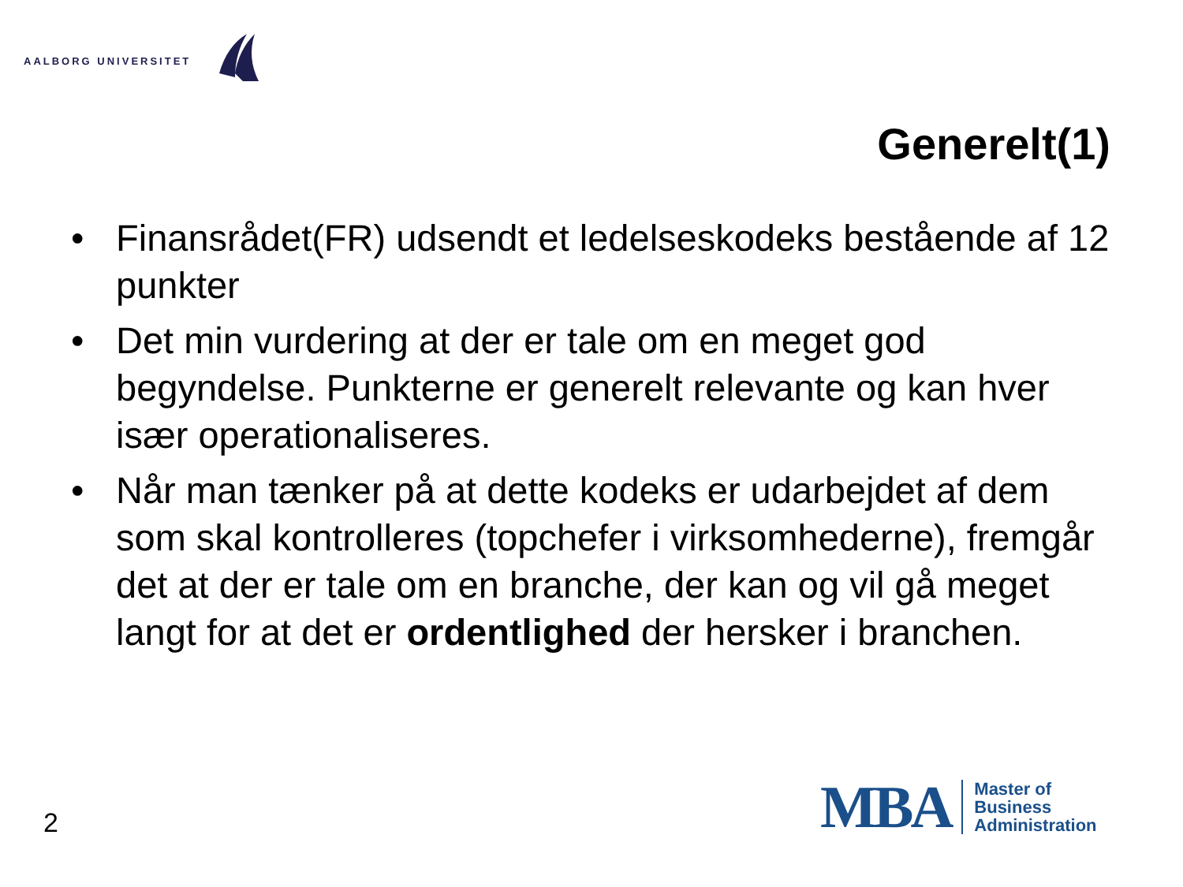AALBORG UNIVERSITET
Generelt(1)
• Finansrådet(FR) udsendt et ledelseskodeks bestående af 12 punkter
• Det min vurdering at der er tale om en meget god begyndelse. Punkterne er generelt relevante og kan hver især operationaliseres.
• Når man tænker på at dette kodeks er udarbejdet af dem som skal kontrolleres (topchefer i virksomhederne), fremgår det at der er tale om en branche, der kan og vil gå meget langt for at det er ordentlighed der hersker i branchen.
2
MBA
Master of
Business
Administration